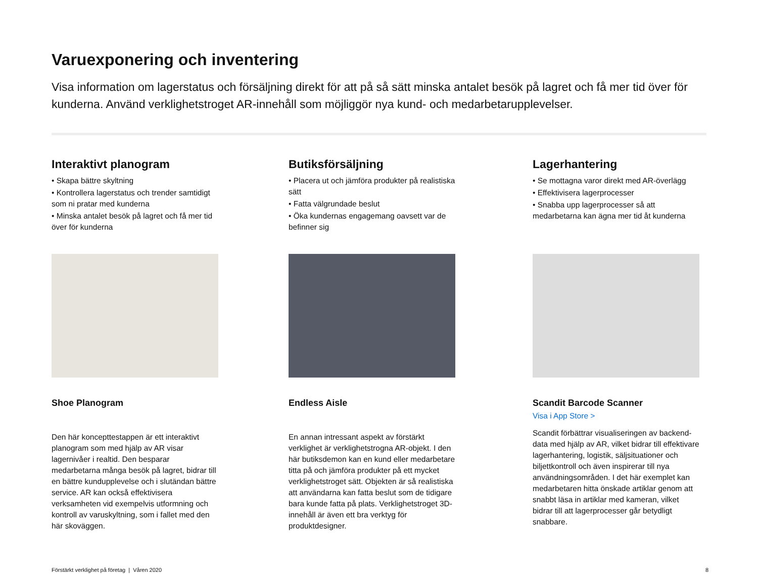Varuexponering och inventering
Visa information om lagerstatus och försäljning direkt för att på så sätt minska antalet besök på lagret och få mer tid över för kunderna. Använd verklighetstroget AR-innehåll som möjliggör nya kund- och medarbetarupplevelser.
Interaktivt planogram
• Skapa bättre skyltning
• Kontrollera lagerstatus och trender samtidigt som ni pratar med kunderna
• Minska antalet besök på lagret och få mer tid över för kunderna
Shoe Planogram
Den här koncepttestappen är ett interaktivt planogram som med hjälp av AR visar lagernivåer i realtid. Den besparar medarbetarna många besök på lagret, bidrar till en bättre kundupplevelse och i slutändan bättre service. AR kan också effektivisera verksamheten vid exempelvis utformning och kontroll av varuskyltning, som i fallet med den här skoväggen.
Butiksförsäljning
• Placera ut och jämföra produkter på realistiska sätt
• Fatta välgrundade beslut
• Öka kundernas engagemang oavsett var de befinner sig
Endless Aisle
En annan intressant aspekt av förstärkt verklighet är verklighetstrogna AR-objekt. I den här butiksdemon kan en kund eller medarbetare titta på och jämföra produkter på ett mycket verklighetstroget sätt. Objekten är så realistiska att användarna kan fatta beslut som de tidigare bara kunde fatta på plats. Verklighetstroget 3D-innehåll är även ett bra verktyg för produktdesigner.
Lagerhantering
• Se mottagna varor direkt med AR-överlägg
• Effektivisera lagerprocesser
• Snabba upp lagerprocesser så att medarbetarna kan ägna mer tid åt kunderna
Scandit Barcode Scanner
Visa i App Store >
Scandit förbättrar visualiseringen av backend-data med hjälp av AR, vilket bidrar till effektivare lagerhantering, logistik, säljsituationer och biljettkontroll och även inspirerar till nya användningsområden. I det här exemplet kan medarbetaren hitta önskade artiklar genom att snabbt läsa in artiklar med kameran, vilket bidrar till att lagerprocesser går betydligt snabbare.
Förstärkt verklighet på företag | Våren 2020 8